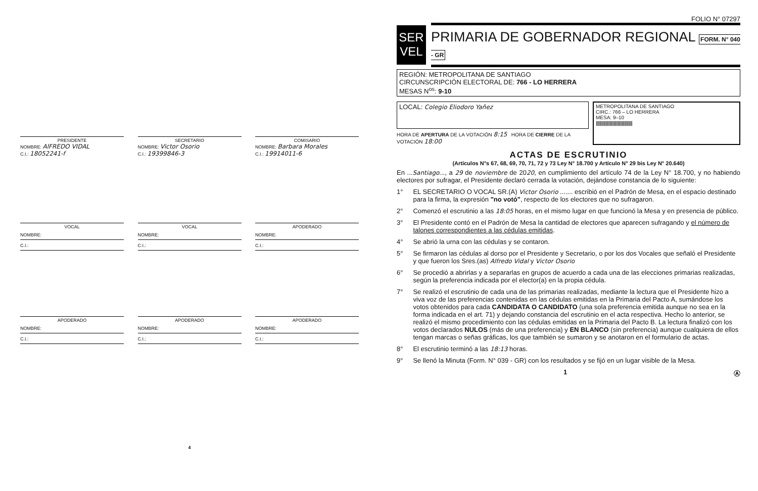PRESIDENTE
NOMBRE: AlFREDO VIDAL
C.I.: 18052241-f
SECRETARIO
NOMBRE: Victor Osorio
C.I.: 19399846-3
COMISARIO
NOMBRE: Barbara Morales
C.I.: 19914011-6
VOCAL
NOMBRE:
C.I.:
VOCAL
NOMBRE:
C.I.:
APODERADO
NOMBRE:
C.I.:
APODERADO
NOMBRE:
C.I.:
APODERADO
NOMBRE:
C.I.:
APODERADO
NOMBRE:
C.I.:
4
FOLIO N° 07297
SER
VEL
PRIMARIA DE GOBERNADOR REGIONAL FORM. N° 040 - GR
REGIÓN: METROPOLITANA DE SANTIAGO
CIRCUNSCRIPCIÓN ELECTORAL DE: 766 - LO HERRERA
MESAS N<sup>os</sup>: 9-10
LOCAL: Colegio Eliodoro Yañez
HORA DE APERTURA DE LA VOTACIÓN 8:15 HORA DE CIERRE DE LA VOTACIÓN 18:00
METROPOLITANA DE SANTIAGO
CIRC.: 766 – LO HERRERA
MESA: 9–10
|||||||||||||||||||||||||||||||||||||||||||||
ACTAS DE ESCRUTINIO
(Artículos N°s 67, 68, 69, 70, 71, 72 y 73 Ley N° 18.700 y Artículo N° 29 bis Ley N° 20.640)
En ...Santiago..., a 29 de noviembre de 2020, en cumplimiento del artículo 74 de la Ley N° 18.700, y no habiendo electores por sufragar, el Presidente declaró cerrada la votación, dejándose constancia de lo siguiente:
1° EL SECRETARIO O VOCAL SR.(A) Victor Osorio ....... escribió en el Padrón de Mesa, en el espacio destinado para la firma, la expresión "no votó", respecto de los electores que no sufragaron.
2° Comenzó el escrutinio a las 18:05 horas, en el mismo lugar en que funcionó la Mesa y en presencia de público.
3° El Presidente contó en el Padrón de Mesa la cantidad de electores que aparecen sufragando y el número de talones correspondientes a las cédulas emitidas.
4° Se abrió la urna con las cédulas y se contaron.
5° Se firmaron las cédulas al dorso por el Presidente y Secretario, o por los dos Vocales que señaló el Presidente y que fueron los Sres.(as) Alfredo Vidal y Victor Osorio
6° Se procedió a abrirlas y a separarlas en grupos de acuerdo a cada una de las elecciones primarias realizadas, según la preferencia indicada por el elector(a) en la propia cédula.
7° Se realizó el escrutinio de cada una de las primarias realizadas, mediante la lectura que el Presidente hizo a viva voz de las preferencias contenidas en las cédulas emitidas en la Primaria del Pacto A, sumándose los votos obtenidos para cada CANDIDATA O CANDIDATO (una sola preferencia emitida aunque no sea en la forma indicada en el art. 71) y dejando constancia del escrutinio en el acta respectiva. Hecho lo anterior, se realizó el mismo procedimiento con las cédulas emitidas en la Primaria del Pacto B. La lectura finalizó con los votos declarados NULOS (más de una preferencia) y EN BLANCO (sin preferencia) aunque cualquiera de ellos tengan marcas o señas gráficas, los que también se sumaron y se anotaron en el formulario de actas.
8° El escrutinio terminó a las 18:13 horas.
9° Se llenó la Minuta (Form. N° 039 - GR) con los resultados y se fijó en un lugar visible de la Mesa.
1 Ⓐ